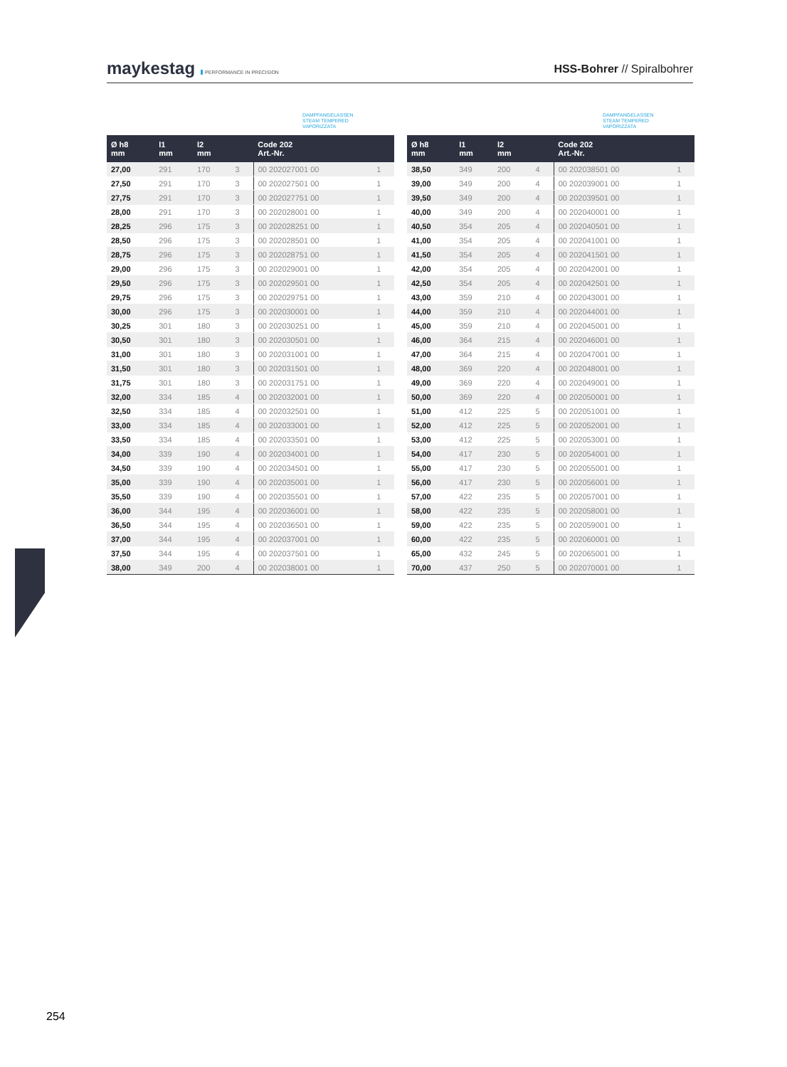maykestag PERFORMANCE IN PRECISION
HSS-Bohrer // Spiralbohrer
DAMPFANGELASSEN
STEAM TEMPERED
VAPORIZZATA
| Ø h8 mm | l1 mm | l2 mm | | Code 202 Art.-Nr. | |
| --- | --- | --- | --- | --- | --- |
| 27,00 | 291 | 170 | 3 | 00 202027001 00 | 1 |
| 27,50 | 291 | 170 | 3 | 00 202027501 00 | 1 |
| 27,75 | 291 | 170 | 3 | 00 202027751 00 | 1 |
| 28,00 | 291 | 170 | 3 | 00 202028001 00 | 1 |
| 28,25 | 296 | 175 | 3 | 00 202028251 00 | 1 |
| 28,50 | 296 | 175 | 3 | 00 202028501 00 | 1 |
| 28,75 | 296 | 175 | 3 | 00 202028751 00 | 1 |
| 29,00 | 296 | 175 | 3 | 00 202029001 00 | 1 |
| 29,50 | 296 | 175 | 3 | 00 202029501 00 | 1 |
| 29,75 | 296 | 175 | 3 | 00 202029751 00 | 1 |
| 30,00 | 296 | 175 | 3 | 00 202030001 00 | 1 |
| 30,25 | 301 | 180 | 3 | 00 202030251 00 | 1 |
| 30,50 | 301 | 180 | 3 | 00 202030501 00 | 1 |
| 31,00 | 301 | 180 | 3 | 00 202031001 00 | 1 |
| 31,50 | 301 | 180 | 3 | 00 202031501 00 | 1 |
| 31,75 | 301 | 180 | 3 | 00 202031751 00 | 1 |
| 32,00 | 334 | 185 | 4 | 00 202032001 00 | 1 |
| 32,50 | 334 | 185 | 4 | 00 202032501 00 | 1 |
| 33,00 | 334 | 185 | 4 | 00 202033001 00 | 1 |
| 33,50 | 334 | 185 | 4 | 00 202033501 00 | 1 |
| 34,00 | 339 | 190 | 4 | 00 202034001 00 | 1 |
| 34,50 | 339 | 190 | 4 | 00 202034501 00 | 1 |
| 35,00 | 339 | 190 | 4 | 00 202035001 00 | 1 |
| 35,50 | 339 | 190 | 4 | 00 202035501 00 | 1 |
| 36,00 | 344 | 195 | 4 | 00 202036001 00 | 1 |
| 36,50 | 344 | 195 | 4 | 00 202036501 00 | 1 |
| 37,00 | 344 | 195 | 4 | 00 202037001 00 | 1 |
| 37,50 | 344 | 195 | 4 | 00 202037501 00 | 1 |
| 38,00 | 349 | 200 | 4 | 00 202038001 00 | 1 |
DAMPFANGELASSEN
STEAM TEMPERED
VAPORIZZATA
| Ø h8 mm | l1 mm | l2 mm | | Code 202 Art.-Nr. | |
| --- | --- | --- | --- | --- | --- |
| 38,50 | 349 | 200 | 4 | 00 202038501 00 | 1 |
| 39,00 | 349 | 200 | 4 | 00 202039001 00 | 1 |
| 39,50 | 349 | 200 | 4 | 00 202039501 00 | 1 |
| 40,00 | 349 | 200 | 4 | 00 202040001 00 | 1 |
| 40,50 | 354 | 205 | 4 | 00 202040501 00 | 1 |
| 41,00 | 354 | 205 | 4 | 00 202041001 00 | 1 |
| 41,50 | 354 | 205 | 4 | 00 202041501 00 | 1 |
| 42,00 | 354 | 205 | 4 | 00 202042001 00 | 1 |
| 42,50 | 354 | 205 | 4 | 00 202042501 00 | 1 |
| 43,00 | 359 | 210 | 4 | 00 202043001 00 | 1 |
| 44,00 | 359 | 210 | 4 | 00 202044001 00 | 1 |
| 45,00 | 359 | 210 | 4 | 00 202045001 00 | 1 |
| 46,00 | 364 | 215 | 4 | 00 202046001 00 | 1 |
| 47,00 | 364 | 215 | 4 | 00 202047001 00 | 1 |
| 48,00 | 369 | 220 | 4 | 00 202048001 00 | 1 |
| 49,00 | 369 | 220 | 4 | 00 202049001 00 | 1 |
| 50,00 | 369 | 220 | 4 | 00 202050001 00 | 1 |
| 51,00 | 412 | 225 | 5 | 00 202051001 00 | 1 |
| 52,00 | 412 | 225 | 5 | 00 202052001 00 | 1 |
| 53,00 | 412 | 225 | 5 | 00 202053001 00 | 1 |
| 54,00 | 417 | 230 | 5 | 00 202054001 00 | 1 |
| 55,00 | 417 | 230 | 5 | 00 202055001 00 | 1 |
| 56,00 | 417 | 230 | 5 | 00 202056001 00 | 1 |
| 57,00 | 422 | 235 | 5 | 00 202057001 00 | 1 |
| 58,00 | 422 | 235 | 5 | 00 202058001 00 | 1 |
| 59,00 | 422 | 235 | 5 | 00 202059001 00 | 1 |
| 60,00 | 422 | 235 | 5 | 00 202060001 00 | 1 |
| 65,00 | 432 | 245 | 5 | 00 202065001 00 | 1 |
| 70,00 | 437 | 250 | 5 | 00 202070001 00 | 1 |
254